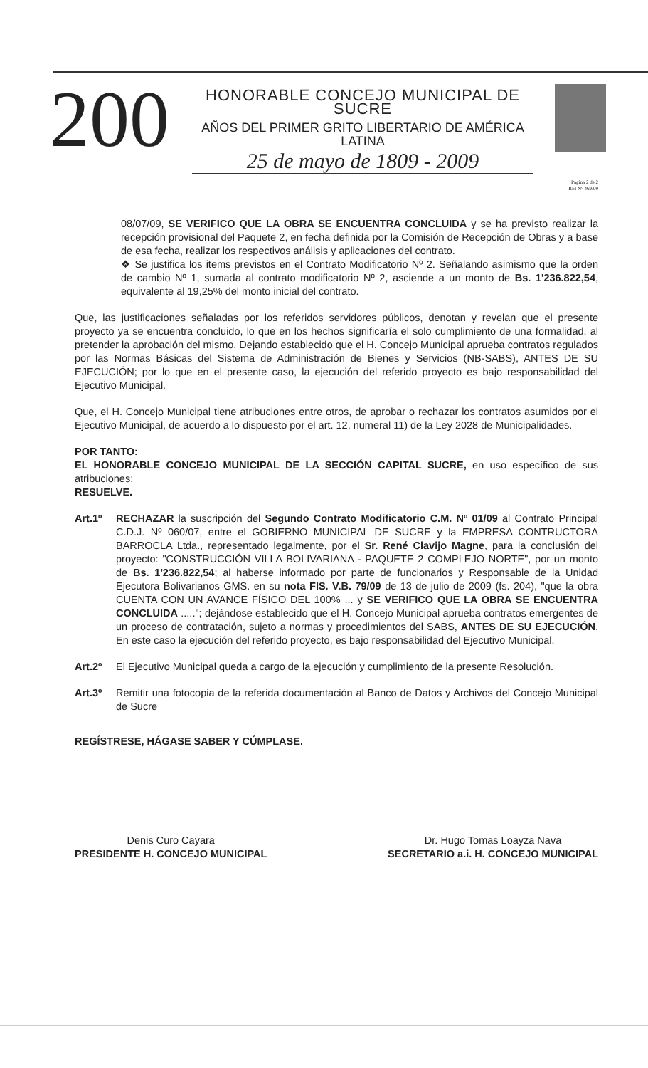200
HONORABLE CONCEJO MUNICIPAL DE SUCRE
AÑOS DEL PRIMER GRITO LIBERTARIO DE AMÉRICA LATINA
25 de mayo de 1809 - 2009
Pagina 2 de 2
RM N° 469/09
08/07/09, SE VERIFICO QUE LA OBRA SE ENCUENTRA CONCLUIDA y se ha previsto realizar la recepción provisional del Paquete 2, en fecha definida por la Comisión de Recepción de Obras y a base de esa fecha, realizar los respectivos análisis y aplicaciones del contrato.
❖ Se justifica los items previstos en el Contrato Modificatorio Nº 2. Señalando asimismo que la orden de cambio Nº 1, sumada al contrato modificatorio Nº 2, asciende a un monto de Bs. 1'236.822,54, equivalente al 19,25% del monto inicial del contrato.
Que, las justificaciones señaladas por los referidos servidores públicos, denotan y revelan que el presente proyecto ya se encuentra concluido, lo que en los hechos significaría el solo cumplimiento de una formalidad, al pretender la aprobación del mismo. Dejando establecido que el H. Concejo Municipal aprueba contratos regulados por las Normas Básicas del Sistema de Administración de Bienes y Servicios (NB-SABS), ANTES DE SU EJECUCIÓN; por lo que en el presente caso, la ejecución del referido proyecto es bajo responsabilidad del Ejecutivo Municipal.
Que, el H. Concejo Municipal tiene atribuciones entre otros, de aprobar o rechazar los contratos asumidos por el Ejecutivo Municipal, de acuerdo a lo dispuesto por el art. 12, numeral 11) de la Ley 2028 de Municipalidades.
POR TANTO:
EL HONORABLE CONCEJO MUNICIPAL DE LA SECCIÓN CAPITAL SUCRE, en uso específico de sus atribuciones:
RESUELVE.
Art.1º RECHAZAR la suscripción del Segundo Contrato Modificatorio C.M. Nº 01/09 al Contrato Principal C.D.J. Nº 060/07, entre el GOBIERNO MUNICIPAL DE SUCRE y la EMPRESA CONTRUCTORA BARROCLA Ltda., representado legalmente, por el Sr. René Clavijo Magne, para la conclusión del proyecto: "CONSTRUCCIÓN VILLA BOLIVARIANA - PAQUETE 2 COMPLEJO NORTE", por un monto de Bs. 1'236.822,54; al haberse informado por parte de funcionarios y Responsable de la Unidad Ejecutora Bolivarianos GMS. en su nota FIS. V.B. 79/09 de 13 de julio de 2009 (fs. 204), "que la obra CUENTA CON UN AVANCE FÍSICO DEL 100% ... y SE VERIFICO QUE LA OBRA SE ENCUENTRA CONCLUIDA ....."; dejándose establecido que el H. Concejo Municipal aprueba contratos emergentes de un proceso de contratación, sujeto a normas y procedimientos del SABS, ANTES DE SU EJECUCIÓN. En este caso la ejecución del referido proyecto, es bajo responsabilidad del Ejecutivo Municipal.
Art.2º El Ejecutivo Municipal queda a cargo de la ejecución y cumplimiento de la presente Resolución.
Art.3º Remitir una fotocopia de la referida documentación al Banco de Datos y Archivos del Concejo Municipal de Sucre
REGÍSTRESE, HÁGASE SABER Y CÚMPLASE.
Denis Curo Cayara
PRESIDENTE H. CONCEJO MUNICIPAL
Dr. Hugo Tomas Loayza Nava
SECRETARIO a.i. H. CONCEJO MUNICIPAL